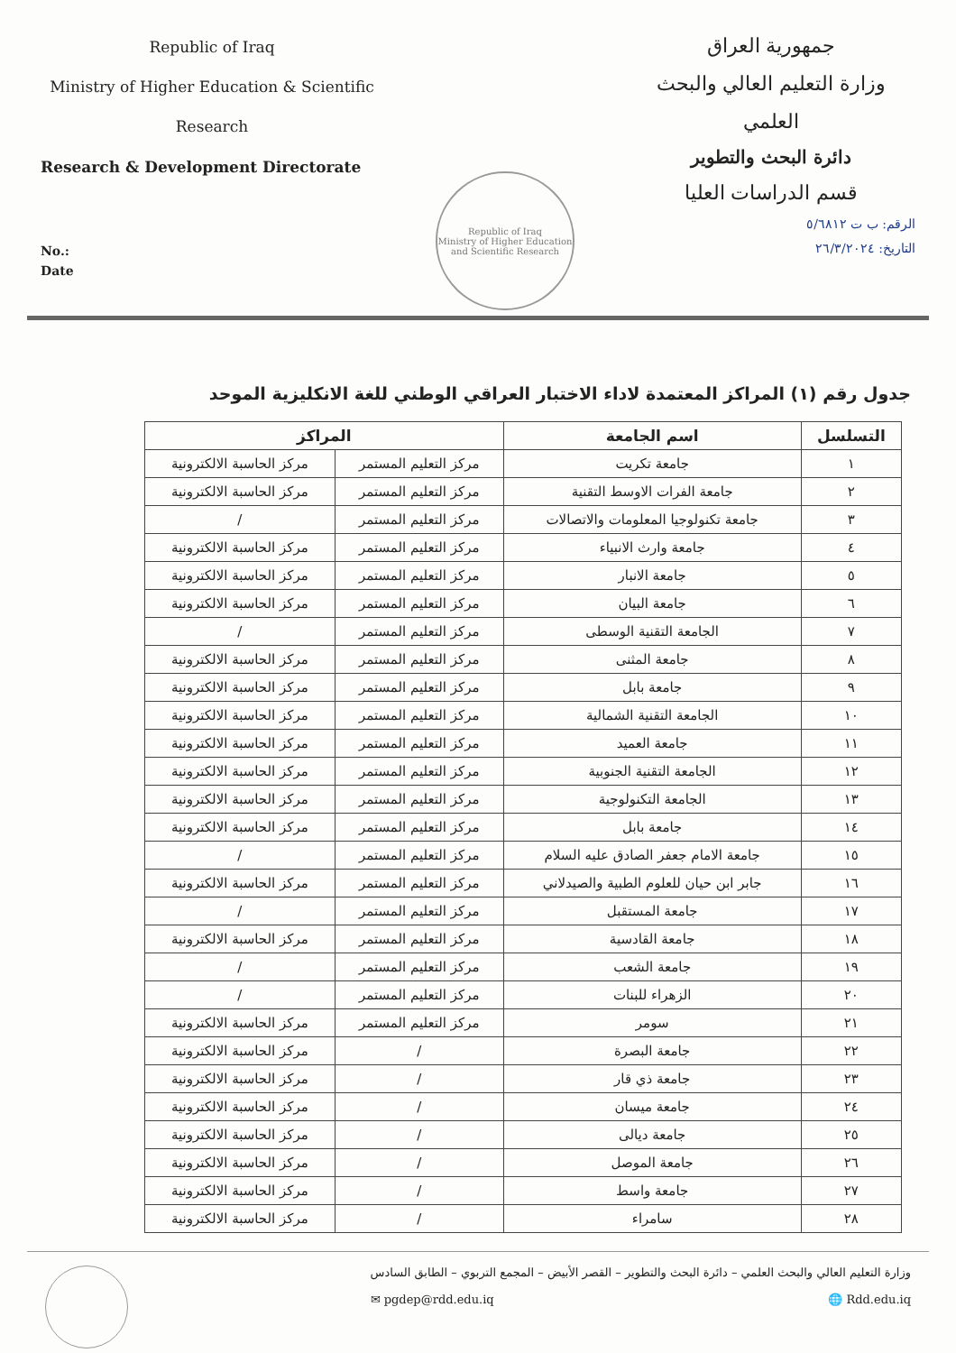Republic of Iraq
Ministry of Higher Education & Scientific
Research
Research & Development Directorate
No.:
Date
Republic of Iraq
Ministry of Higher Education and Scientific Research
جمهورية العراق
وزارة التعليم العالي والبحث العلمي
دائرة البحث والتطوير
قسم الدراسات العليا
الرقم: ب ت ٥/٦٨١٢
التاريخ: ٢٦/٣/٢٠٢٤
جدول رقم (١) المراكز المعتمدة لاداء الاختبار العراقي الوطني للغة الانكليزية الموحد
| التسلسل | اسم الجامعة | المراكز | |
| --- | --- | --- | --- |
| ١ | جامعة تكريت | مركز التعليم المستمر | مركز الحاسبة الالكترونية |
| ٢ | جامعة الفرات الاوسط التقنية | مركز التعليم المستمر | مركز الحاسبة الالكترونية |
| ٣ | جامعة تكنولوجيا المعلومات والاتصالات | مركز التعليم المستمر | / |
| ٤ | جامعة وارث الانبياء | مركز التعليم المستمر | مركز الحاسبة الالكترونية |
| ٥ | جامعة الانبار | مركز التعليم المستمر | مركز الحاسبة الالكترونية |
| ٦ | جامعة البيان | مركز التعليم المستمر | مركز الحاسبة الالكترونية |
| ٧ | الجامعة التقنية الوسطى | مركز التعليم المستمر | / |
| ٨ | جامعة المثنى | مركز التعليم المستمر | مركز الحاسبة الالكترونية |
| ٩ | جامعة بابل | مركز التعليم المستمر | مركز الحاسبة الالكترونية |
| ١٠ | الجامعة التقنية الشمالية | مركز التعليم المستمر | مركز الحاسبة الالكترونية |
| ١١ | جامعة العميد | مركز التعليم المستمر | مركز الحاسبة الالكترونية |
| ١٢ | الجامعة التقنية الجنوبية | مركز التعليم المستمر | مركز الحاسبة الالكترونية |
| ١٣ | الجامعة التكنولوجية | مركز التعليم المستمر | مركز الحاسبة الالكترونية |
| ١٤ | جامعة بابل | مركز التعليم المستمر | مركز الحاسبة الالكترونية |
| ١٥ | جامعة الامام جعفر الصادق عليه السلام | مركز التعليم المستمر | / |
| ١٦ | جابر ابن حيان للعلوم الطبية والصيدلاني | مركز التعليم المستمر | مركز الحاسبة الالكترونية |
| ١٧ | جامعة المستقبل | مركز التعليم المستمر | / |
| ١٨ | جامعة القادسية | مركز التعليم المستمر | مركز الحاسبة الالكترونية |
| ١٩ | جامعة الشعب | مركز التعليم المستمر | / |
| ٢٠ | الزهراء للبنات | مركز التعليم المستمر | / |
| ٢١ | سومر | مركز التعليم المستمر | مركز الحاسبة الالكترونية |
| ٢٢ | جامعة البصرة | / | مركز الحاسبة الالكترونية |
| ٢٣ | جامعة ذي قار | / | مركز الحاسبة الالكترونية |
| ٢٤ | جامعة ميسان | / | مركز الحاسبة الالكترونية |
| ٢٥ | جامعة ديالى | / | مركز الحاسبة الالكترونية |
| ٢٦ | جامعة الموصل | / | مركز الحاسبة الالكترونية |
| ٢٧ | جامعة واسط | / | مركز الحاسبة الالكترونية |
| ٢٨ | سامراء | / | مركز الحاسبة الالكترونية |
وزارة التعليم العالي والبحث العلمي – دائرة البحث والتطوير – القصر الأبيض – المجمع التربوي – الطابق السادس
✉ pgdep@rdd.edu.iq 🌐 Rdd.edu.iq